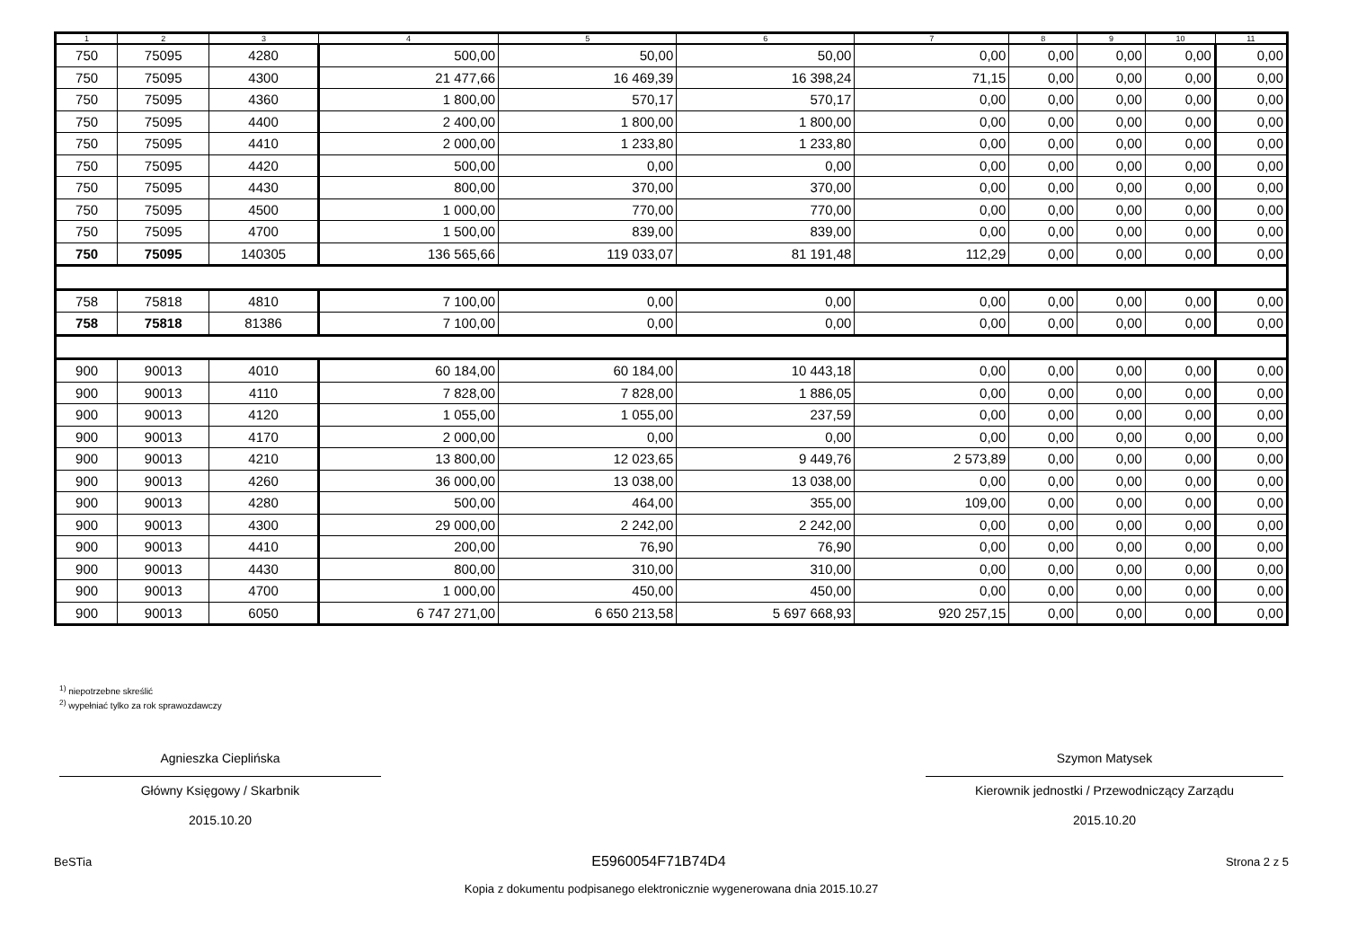| 1 | 2 | 3 | 4 | 5 | 6 | 7 | 8 | 9 | 10 | 11 |
| --- | --- | --- | --- | --- | --- | --- | --- | --- | --- | --- |
| 750 | 75095 | 4280 | 500,00 | 50,00 | 50,00 | 0,00 | 0,00 | 0,00 | 0,00 | 0,00 |
| 750 | 75095 | 4300 | 21 477,66 | 16 469,39 | 16 398,24 | 71,15 | 0,00 | 0,00 | 0,00 | 0,00 |
| 750 | 75095 | 4360 | 1 800,00 | 570,17 | 570,17 | 0,00 | 0,00 | 0,00 | 0,00 | 0,00 |
| 750 | 75095 | 4400 | 2 400,00 | 1 800,00 | 1 800,00 | 0,00 | 0,00 | 0,00 | 0,00 | 0,00 |
| 750 | 75095 | 4410 | 2 000,00 | 1 233,80 | 1 233,80 | 0,00 | 0,00 | 0,00 | 0,00 | 0,00 |
| 750 | 75095 | 4420 | 500,00 | 0,00 | 0,00 | 0,00 | 0,00 | 0,00 | 0,00 | 0,00 |
| 750 | 75095 | 4430 | 800,00 | 370,00 | 370,00 | 0,00 | 0,00 | 0,00 | 0,00 | 0,00 |
| 750 | 75095 | 4500 | 1 000,00 | 770,00 | 770,00 | 0,00 | 0,00 | 0,00 | 0,00 | 0,00 |
| 750 | 75095 | 4700 | 1 500,00 | 839,00 | 839,00 | 0,00 | 0,00 | 0,00 | 0,00 | 0,00 |
| 750 | 75095 | 140305 | 136 565,66 | 119 033,07 | 81 191,48 | 112,29 | 0,00 | 0,00 | 0,00 | 0,00 |
| 758 | 75818 | 4810 | 7 100,00 | 0,00 | 0,00 | 0,00 | 0,00 | 0,00 | 0,00 | 0,00 |
| 758 | 75818 | 81386 | 7 100,00 | 0,00 | 0,00 | 0,00 | 0,00 | 0,00 | 0,00 | 0,00 |
| 900 | 90013 | 4010 | 60 184,00 | 60 184,00 | 10 443,18 | 0,00 | 0,00 | 0,00 | 0,00 | 0,00 |
| 900 | 90013 | 4110 | 7 828,00 | 7 828,00 | 1 886,05 | 0,00 | 0,00 | 0,00 | 0,00 | 0,00 |
| 900 | 90013 | 4120 | 1 055,00 | 1 055,00 | 237,59 | 0,00 | 0,00 | 0,00 | 0,00 | 0,00 |
| 900 | 90013 | 4170 | 2 000,00 | 0,00 | 0,00 | 0,00 | 0,00 | 0,00 | 0,00 | 0,00 |
| 900 | 90013 | 4210 | 13 800,00 | 12 023,65 | 9 449,76 | 2 573,89 | 0,00 | 0,00 | 0,00 | 0,00 |
| 900 | 90013 | 4260 | 36 000,00 | 13 038,00 | 13 038,00 | 0,00 | 0,00 | 0,00 | 0,00 | 0,00 |
| 900 | 90013 | 4280 | 500,00 | 464,00 | 355,00 | 109,00 | 0,00 | 0,00 | 0,00 | 0,00 |
| 900 | 90013 | 4300 | 29 000,00 | 2 242,00 | 2 242,00 | 0,00 | 0,00 | 0,00 | 0,00 | 0,00 |
| 900 | 90013 | 4410 | 200,00 | 76,90 | 76,90 | 0,00 | 0,00 | 0,00 | 0,00 | 0,00 |
| 900 | 90013 | 4430 | 800,00 | 310,00 | 310,00 | 0,00 | 0,00 | 0,00 | 0,00 | 0,00 |
| 900 | 90013 | 4700 | 1 000,00 | 450,00 | 450,00 | 0,00 | 0,00 | 0,00 | 0,00 | 0,00 |
| 900 | 90013 | 6050 | 6 747 271,00 | 6 650 213,58 | 5 697 668,93 | 920 257,15 | 0,00 | 0,00 | 0,00 | 0,00 |
<sup>1)</sup> niepotrzebne skreślić
<sup>2)</sup> wypełniać tylko za rok sprawozdawczy
Agnieszka Cieplińska
Główny Księgowy / Skarbnik
2015.10.20
Szymon Matysek
Kierownik jednostki / Przewodniczący Zarządu
2015.10.20
BeSTia E5960054F71B74D4 Strona 2 z 5
Kopia z dokumentu podpisanego elektronicznie wygenerowana dnia 2015.10.27